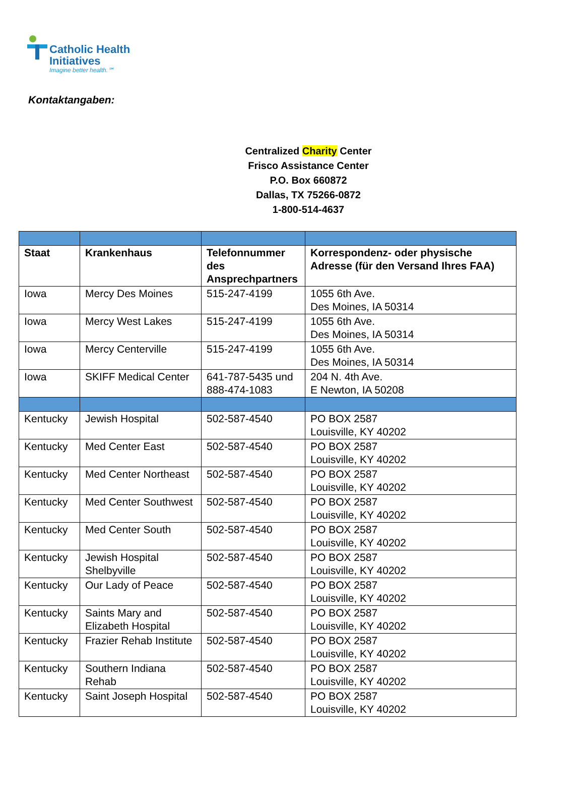Catholic Health
Initiatives
Imagine better health.℠
Kontaktangaben:
Centralized Charity Center
Frisco Assistance Center
P.O. Box 660872
Dallas, TX 75266-0872
1-800-514-4637
| Staat | Krankenhaus | Telefonnummer des Ansprechpartners | Korrespondenz- oder physische Adresse (für den Versand Ihres FAA) |
| --- | --- | --- | --- |
| Iowa | Mercy Des Moines | 515-247-4199 | 1055 6th Ave. Des Moines, IA 50314 |
| Iowa | Mercy West Lakes | 515-247-4199 | 1055 6th Ave. Des Moines, IA 50314 |
| Iowa | Mercy Centerville | 515-247-4199 | 1055 6th Ave. Des Moines, IA 50314 |
| Iowa | SKIFF Medical Center | 641-787-5435 und 888-474-1083 | 204 N. 4th Ave. E Newton, IA 50208 |
| Kentucky | Jewish Hospital | 502-587-4540 | PO BOX 2587 Louisville, KY 40202 |
| Kentucky | Med Center East | 502-587-4540 | PO BOX 2587 Louisville, KY 40202 |
| Kentucky | Med Center Northeast | 502-587-4540 | PO BOX 2587 Louisville, KY 40202 |
| Kentucky | Med Center Southwest | 502-587-4540 | PO BOX 2587 Louisville, KY 40202 |
| Kentucky | Med Center South | 502-587-4540 | PO BOX 2587 Louisville, KY 40202 |
| Kentucky | Jewish Hospital Shelbyville | 502-587-4540 | PO BOX 2587 Louisville, KY 40202 |
| Kentucky | Our Lady of Peace | 502-587-4540 | PO BOX 2587 Louisville, KY 40202 |
| Kentucky | Saints Mary and Elizabeth Hospital | 502-587-4540 | PO BOX 2587 Louisville, KY 40202 |
| Kentucky | Frazier Rehab Institute | 502-587-4540 | PO BOX 2587 Louisville, KY 40202 |
| Kentucky | Southern Indiana Rehab | 502-587-4540 | PO BOX 2587 Louisville, KY 40202 |
| Kentucky | Saint Joseph Hospital | 502-587-4540 | PO BOX 2587 Louisville, KY 40202 |